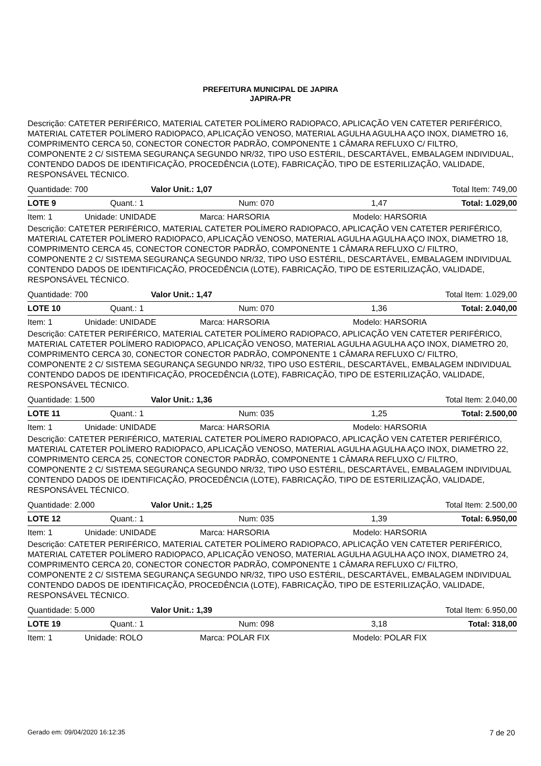PREFEITURA MUNICIPAL DE JAPIRA
JAPIRA-PR
Descrição: CATETER PERIFÉRICO, MATERIAL CATETER POLÍMERO RADIOPACO, APLICAÇÃO VEN CATETER PERIFÉRICO, MATERIAL CATETER POLÍMERO RADIOPACO, APLICAÇÃO VENOSO, MATERIAL AGULHA AGULHA AÇO INOX, DIAMETRO 16, COMPRIMENTO CERCA 50, CONECTOR CONECTOR PADRÃO, COMPONENTE 1 CÂMARA REFLUXO C/ FILTRO, COMPONENTE 2 C/ SISTEMA SEGURANÇA SEGUNDO NR/32, TIPO USO ESTÉRIL, DESCARTÁVEL, EMBALAGEM INDIVIDUAL, CONTENDO DADOS DE IDENTIFICAÇÃO, PROCEDÊNCIA (LOTE), FABRICAÇÃO, TIPO DE ESTERILIZAÇÃO, VALIDADE, RESPONSÁVEL TÉCNICO.
Quantidade: 700 Valor Unit.: 1,07 Total Item: 749,00
LOTE 9 Quant.: 1 Num: 070 1,47 Total: 1.029,00
Item: 1 Unidade: UNIDADE Marca: HARSORIA Modelo: HARSORIA
Descrição: CATETER PERIFÉRICO, MATERIAL CATETER POLÍMERO RADIOPACO, APLICAÇÃO VEN CATETER PERIFÉRICO, MATERIAL CATETER POLÍMERO RADIOPACO, APLICAÇÃO VENOSO, MATERIAL AGULHA AGULHA AÇO INOX, DIAMETRO 18, COMPRIMENTO CERCA 45, CONECTOR CONECTOR PADRÃO, COMPONENTE 1 CÂMARA REFLUXO C/ FILTRO, COMPONENTE 2 C/ SISTEMA SEGURANÇA SEGUNDO NR/32, TIPO USO ESTÉRIL, DESCARTÁVEL, EMBALAGEM INDIVIDUAL CONTENDO DADOS DE IDENTIFICAÇÃO, PROCEDÊNCIA (LOTE), FABRICAÇÃO, TIPO DE ESTERILIZAÇÃO, VALIDADE, RESPONSÁVEL TÉCNICO.
Quantidade: 700 Valor Unit.: 1,47 Total Item: 1.029,00
LOTE 10 Quant.: 1 Num: 070 1,36 Total: 2.040,00
Item: 1 Unidade: UNIDADE Marca: HARSORIA Modelo: HARSORIA
Descrição: CATETER PERIFÉRICO, MATERIAL CATETER POLÍMERO RADIOPACO, APLICAÇÃO VEN CATETER PERIFÉRICO, MATERIAL CATETER POLÍMERO RADIOPACO, APLICAÇÃO VENOSO, MATERIAL AGULHA AGULHA AÇO INOX, DIAMETRO 20, COMPRIMENTO CERCA 30, CONECTOR CONECTOR PADRÃO, COMPONENTE 1 CÂMARA REFLUXO C/ FILTRO, COMPONENTE 2 C/ SISTEMA SEGURANÇA SEGUNDO NR/32, TIPO USO ESTÉRIL, DESCARTÁVEL, EMBALAGEM INDIVIDUAL CONTENDO DADOS DE IDENTIFICAÇÃO, PROCEDÊNCIA (LOTE), FABRICAÇÃO, TIPO DE ESTERILIZAÇÃO, VALIDADE, RESPONSÁVEL TÉCNICO.
Quantidade: 1.500 Valor Unit.: 1,36 Total Item: 2.040,00
LOTE 11 Quant.: 1 Num: 035 1,25 Total: 2.500,00
Item: 1 Unidade: UNIDADE Marca: HARSORIA Modelo: HARSORIA
Descrição: CATETER PERIFÉRICO, MATERIAL CATETER POLÍMERO RADIOPACO, APLICAÇÃO VEN CATETER PERIFÉRICO, MATERIAL CATETER POLÍMERO RADIOPACO, APLICAÇÃO VENOSO, MATERIAL AGULHA AGULHA AÇO INOX, DIAMETRO 22, COMPRIMENTO CERCA 25, CONECTOR CONECTOR PADRÃO, COMPONENTE 1 CÂMARA REFLUXO C/ FILTRO, COMPONENTE 2 C/ SISTEMA SEGURANÇA SEGUNDO NR/32, TIPO USO ESTÉRIL, DESCARTÁVEL, EMBALAGEM INDIVIDUAL CONTENDO DADOS DE IDENTIFICAÇÃO, PROCEDÊNCIA (LOTE), FABRICAÇÃO, TIPO DE ESTERILIZAÇÃO, VALIDADE, RESPONSÁVEL TÉCNICO.
Quantidade: 2.000 Valor Unit.: 1,25 Total Item: 2.500,00
LOTE 12 Quant.: 1 Num: 035 1,39 Total: 6.950,00
Item: 1 Unidade: UNIDADE Marca: HARSORIA Modelo: HARSORIA
Descrição: CATETER PERIFÉRICO, MATERIAL CATETER POLÍMERO RADIOPACO, APLICAÇÃO VEN CATETER PERIFÉRICO, MATERIAL CATETER POLÍMERO RADIOPACO, APLICAÇÃO VENOSO, MATERIAL AGULHA AGULHA AÇO INOX, DIAMETRO 24, COMPRIMENTO CERCA 20, CONECTOR CONECTOR PADRÃO, COMPONENTE 1 CÂMARA REFLUXO C/ FILTRO, COMPONENTE 2 C/ SISTEMA SEGURANÇA SEGUNDO NR/32, TIPO USO ESTÉRIL, DESCARTÁVEL, EMBALAGEM INDIVIDUAL CONTENDO DADOS DE IDENTIFICAÇÃO, PROCEDÊNCIA (LOTE), FABRICAÇÃO, TIPO DE ESTERILIZAÇÃO, VALIDADE, RESPONSÁVEL TÉCNICO.
Quantidade: 5.000 Valor Unit.: 1,39 Total Item: 6.950,00
LOTE 19 Quant.: 1 Num: 098 3,18 Total: 318,00
Item: 1 Unidade: ROLO Marca: POLAR FIX Modelo: POLAR FIX
Gerado em: 09/04/2020 16:12:35 7 de 20